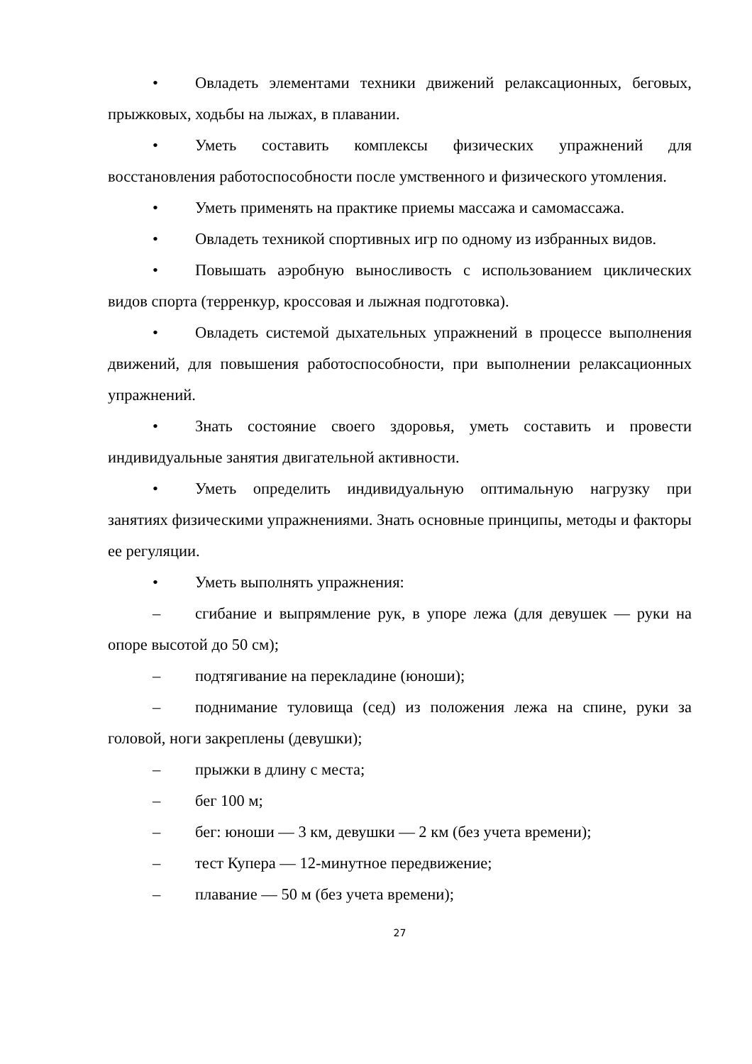• Овладеть элементами техники движений релаксационных, беговых, прыжковых, ходьбы на лыжах, в плавании.
• Уметь составить комплексы физических упражнений для восстановления работоспособности после умственного и физического утомления.
• Уметь применять на практике приемы массажа и самомассажа.
• Овладеть техникой спортивных игр по одному из избранных видов.
• Повышать аэробную выносливость с использованием циклических видов спорта (терренкур, кроссовая и лыжная подготовка).
• Овладеть системой дыхательных упражнений в процессе выполнения движений, для повышения работоспособности, при выполнении релаксационных упражнений.
• Знать состояние своего здоровья, уметь составить и провести индивидуальные занятия двигательной активности.
• Уметь определить индивидуальную оптимальную нагрузку при занятиях физическими упражнениями. Знать основные принципы, методы и факторы ее регуляции.
• Уметь выполнять упражнения:
– сгибание и выпрямление рук, в упоре лежа (для девушек — руки на опоре высотой до 50 см);
– подтягивание на перекладине (юноши);
– поднимание туловища (сед) из положения лежа на спине, руки за головой, ноги закреплены (девушки);
– прыжки в длину с места;
– бег 100 м;
– бег: юноши — 3 км, девушки — 2 км (без учета времени);
– тест Купера — 12-минутное передвижение;
– плавание — 50 м (без учета времени);
27